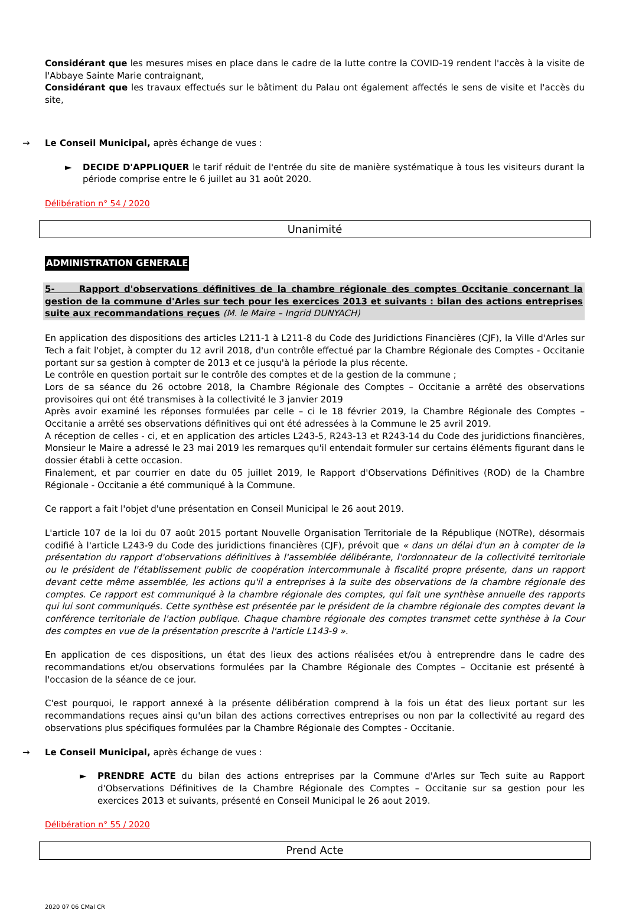Considérant que les mesures mises en place dans le cadre de la lutte contre la COVID-19 rendent l'accès à la visite de l'Abbaye Sainte Marie contraignant,
Considérant que les travaux effectués sur le bâtiment du Palau ont également affectés le sens de visite et l'accès du site,
→ Le Conseil Municipal, après échange de vues :
► DECIDE D'APPLIQUER le tarif réduit de l'entrée du site de manière systématique à tous les visiteurs durant la période comprise entre le 6 juillet au 31 août 2020.
Délibération n° 54 / 2020
Unanimité
ADMINISTRATION GENERALE
5- Rapport d'observations définitives de la chambre régionale des comptes Occitanie concernant la gestion de la commune d'Arles sur tech pour les exercices 2013 et suivants : bilan des actions entreprises suite aux recommandations reçues (M. le Maire – Ingrid DUNYACH)
En application des dispositions des articles L211-1 à L211-8 du Code des Juridictions Financières (CJF), la Ville d'Arles sur Tech a fait l'objet, à compter du 12 avril 2018, d'un contrôle effectué par la Chambre Régionale des Comptes - Occitanie portant sur sa gestion à compter de 2013 et ce jusqu'à la période la plus récente.
Le contrôle en question portait sur le contrôle des comptes et de la gestion de la commune ;
Lors de sa séance du 26 octobre 2018, la Chambre Régionale des Comptes – Occitanie a arrêté des observations provisoires qui ont été transmises à la collectivité le 3 janvier 2019
Après avoir examiné les réponses formulées par celle – ci le 18 février 2019, la Chambre Régionale des Comptes – Occitanie a arrêté ses observations définitives qui ont été adressées à la Commune le 25 avril 2019.
A réception de celles - ci, et en application des articles L243-5, R243-13 et R243-14 du Code des juridictions financières, Monsieur le Maire a adressé le 23 mai 2019 les remarques qu'il entendait formuler sur certains éléments figurant dans le dossier établi à cette occasion.
Finalement, et par courrier en date du 05 juillet 2019, le Rapport d'Observations Définitives (ROD) de la Chambre Régionale - Occitanie a été communiqué à la Commune.
Ce rapport a fait l'objet d'une présentation en Conseil Municipal le 26 aout 2019.
L'article 107 de la loi du 07 août 2015 portant Nouvelle Organisation Territoriale de la République (NOTRe), désormais codifié à l'article L243-9 du Code des juridictions financières (CJF), prévoit que « dans un délai d'un an à compter de la présentation du rapport d'observations définitives à l'assemblée délibérante, l'ordonnateur de la collectivité territoriale ou le président de l'établissement public de coopération intercommunale à fiscalité propre présente, dans un rapport devant cette même assemblée, les actions qu'il a entreprises à la suite des observations de la chambre régionale des comptes. Ce rapport est communiqué à la chambre régionale des comptes, qui fait une synthèse annuelle des rapports qui lui sont communiqués. Cette synthèse est présentée par le président de la chambre régionale des comptes devant la conférence territoriale de l'action publique. Chaque chambre régionale des comptes transmet cette synthèse à la Cour des comptes en vue de la présentation prescrite à l'article L143-9 ».
En application de ces dispositions, un état des lieux des actions réalisées et/ou à entreprendre dans le cadre des recommandations et/ou observations formulées par la Chambre Régionale des Comptes – Occitanie est présenté à l'occasion de la séance de ce jour.
C'est pourquoi, le rapport annexé à la présente délibération comprend à la fois un état des lieux portant sur les recommandations reçues ainsi qu'un bilan des actions correctives entreprises ou non par la collectivité au regard des observations plus spécifiques formulées par la Chambre Régionale des Comptes - Occitanie.
→ Le Conseil Municipal, après échange de vues :
► PRENDRE ACTE du bilan des actions entreprises par la Commune d'Arles sur Tech suite au Rapport d'Observations Définitives de la Chambre Régionale des Comptes – Occitanie sur sa gestion pour les exercices 2013 et suivants, présenté en Conseil Municipal le 26 aout 2019.
Délibération n° 55 / 2020
Prend Acte
2020 07 06 CMal CR